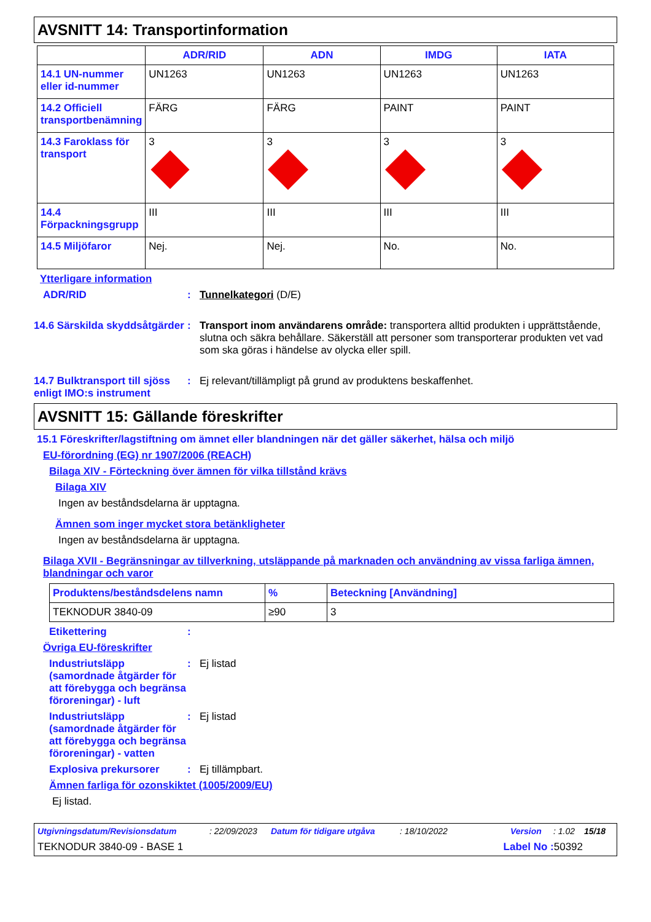AVSNITT 14: Transportinformation
| | ADR/RID | ADN | IMDG | IATA |
| --- | --- | --- | --- | --- |
| 14.1 UN-nummer eller id-nummer | UN1263 | UN1263 | UN1263 | UN1263 |
| 14.2 Officiell transportbenämning | FÄRG | FÄRG | PAINT | PAINT |
| 14.3 Faroklass för transport | 3 | 3 | 3 | 3 |
| 14.4 Förpackningsgrupp | III | III | III | III |
| 14.5 Miljöfaror | Nej. | Nej. | No. | No. |
Ytterligare information
ADR/RID : Tunnelkategori (D/E)
14.6 Särskilda skyddsåtgärder
: Transport inom användarens område: transportera alltid produkten i upprättstående, slutna och säkra behållare. Säkerställ att personer som transporterar produkten vet vad som ska göras i händelse av olycka eller spill.
14.7 Bulktransport till sjöss enligt IMO:s instrument
: Ej relevant/tillämpligt på grund av produktens beskaffenhet.
AVSNITT 15: Gällande föreskrifter
15.1 Föreskrifter/lagstiftning om ämnet eller blandningen när det gäller säkerhet, hälsa och miljö
EU-förordning (EG) nr 1907/2006 (REACH)
Bilaga XIV - Förteckning över ämnen för vilka tillstånd krävs
Bilaga XIV
Ingen av beståndsdelarna är upptagna.
Ämnen som inger mycket stora betänkligheter
Ingen av beståndsdelarna är upptagna.
Bilaga XVII - Begränsningar av tillverkning, utsläppande på marknaden och användning av vissa farliga ämnen, blandningar och varor
| Produktens/beståndsdelens namn | % | Beteckning [Användning] |
| --- | --- | --- |
| TEKNODUR 3840-09 | ≥90 | 3 |
Etikettering :
Övriga EU-föreskrifter
Industriutsläpp (samordnade åtgärder för att förebygga och begränsa föroreningar) - luft
: Ej listad
Industriutsläpp (samordnade åtgärder för att förebygga och begränsa föroreningar) - vatten
: Ej listad
Explosiva prekursorer : Ej tillämpbart.
Ämnen farliga för ozonskiktet (1005/2009/EU)
Ej listad.
Utgivningsdatum/Revisionsdatum: 22/09/2023 Datum för tidigare utgåva: 18/10/2022 Version: 1.02 15/18
TEKNODUR 3840-09 - BASE 1 Label No : 50392